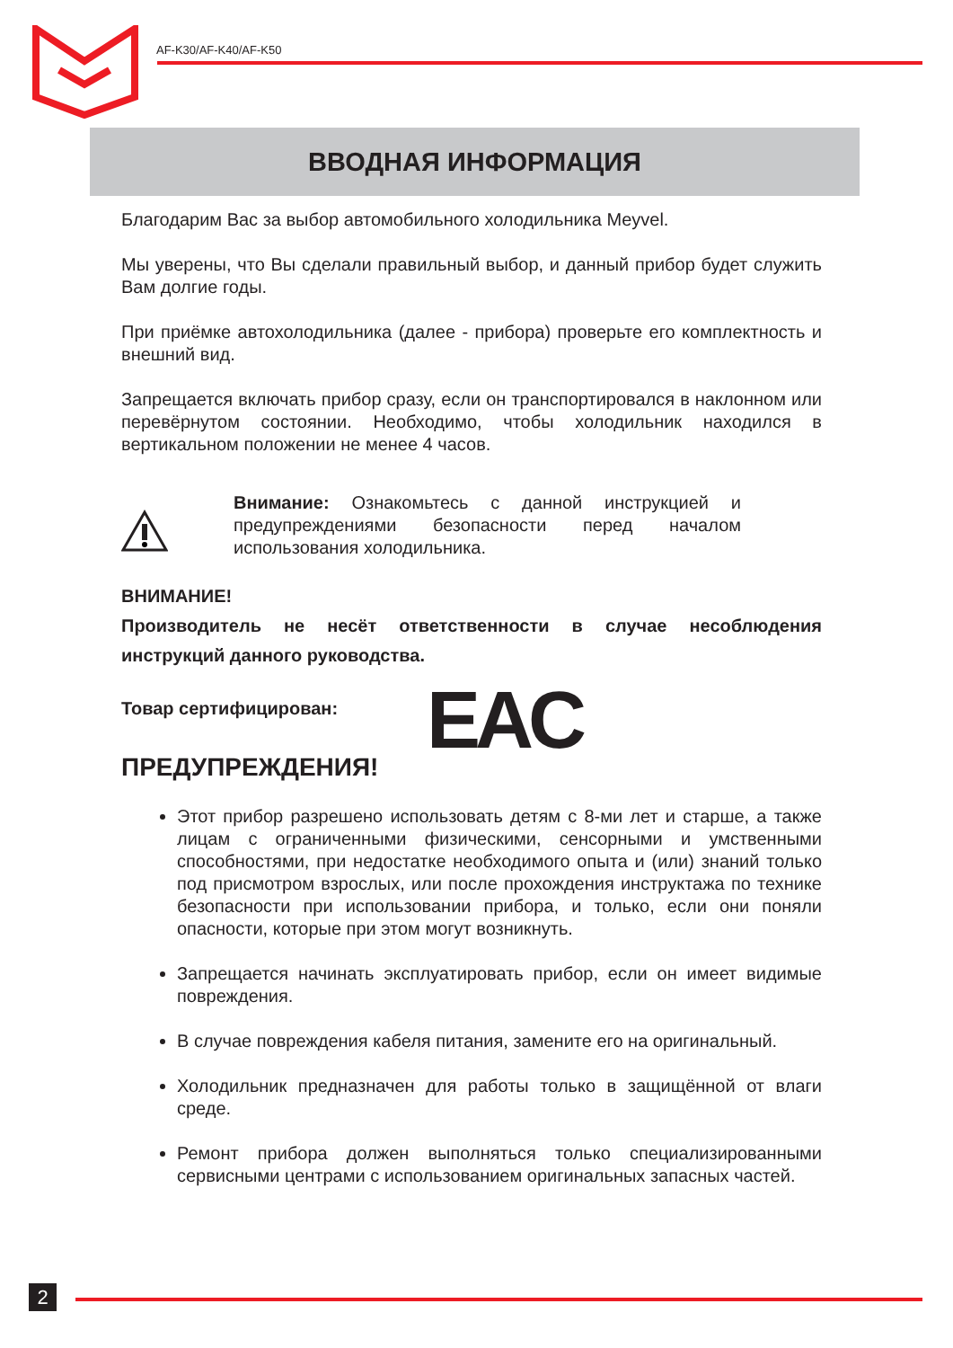AF-K30/AF-K40/AF-K50
ВВОДНАЯ ИНФОРМАЦИЯ
Благодарим Вас за выбор автомобильного холодильника Meyvel.
Мы уверены, что Вы сделали правильный выбор, и данный прибор будет служить Вам долгие годы.
При приёмке автохолодильника (далее - прибора) проверьте его комплектность и внешний вид.
Запрещается включать прибор сразу, если он транспортировался в наклонном или перевёрнутом состоянии. Необходимо, чтобы холодильник находился в вертикальном положении не менее 4 часов.
Внимание: Ознакомьтесь с данной инструкцией и предупреждениями безопасности перед началом использования холодильника.
ВНИМАНИЕ!
Производитель не несёт ответственности в случае несоблюдения инструкций данного руководства.
Товар сертифицирован: EAC
ПРЕДУПРЕЖДЕНИЯ!
Этот прибор разрешено использовать детям с 8-ми лет и старше, а также лицам с ограниченными физическими, сенсорными и умственными способностями, при недостатке необходимого опыта и (или) знаний только под присмотром взрослых, или после прохождения инструктажа по технике безопасности при использовании прибора, и только, если они поняли опасности, которые при этом могут возникнуть.
Запрещается начинать эксплуатировать прибор, если он имеет видимые повреждения.
В случае повреждения кабеля питания, замените его на оригинальный.
Холодильник предназначен для работы только в защищённой от влаги среде.
Ремонт прибора должен выполняться только специализированными сервисными центрами с использованием оригинальных запасных частей.
2